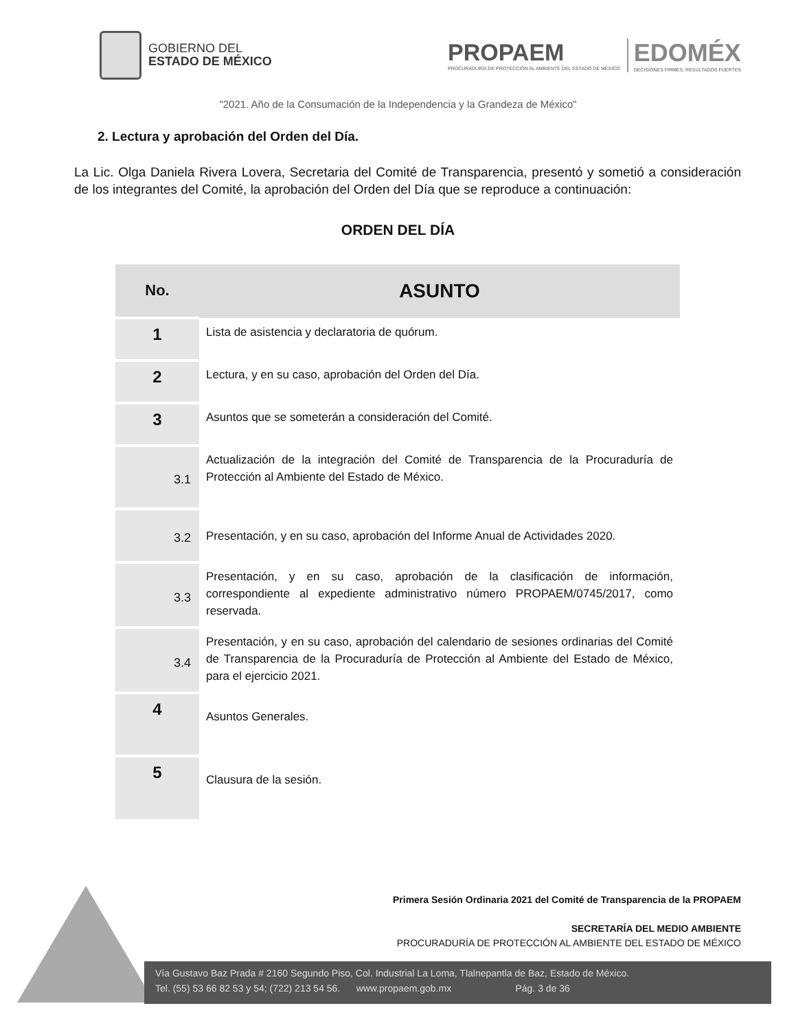GOBIERNO DEL
ESTADO DE MÉXICO
PROPAEM
PROCURADURÍA DE PROTECCIÓN AL AMBIENTE DEL ESTADO DE MÉXICO
EDOMÉX
DECISIONES FIRMES, RESULTADOS FUERTES
"2021. Año de la Consumación de la Independencia y la Grandeza de México"
2. Lectura y aprobación del Orden del Día.
La Lic. Olga Daniela Rivera Lovera, Secretaria del Comité de Transparencia, presentó y sometió a consideración de los integrantes del Comité, la aprobación del Orden del Día que se reproduce a continuación:
ORDEN DEL DÍA
| No. | ASUNTO |
| --- | --- |
| 1 | Lista de asistencia y declaratoria de quórum. |
| 2 | Lectura, y en su caso, aprobación del Orden del Día. |
| 3 | Asuntos que se someterán a consideración del Comité. |
| 3.1 | Actualización de la integración del Comité de Transparencia de la Procuraduría de Protección al Ambiente del Estado de México. |
| 3.2 | Presentación, y en su caso, aprobación del Informe Anual de Actividades 2020. |
| 3.3 | Presentación, y en su caso, aprobación de la clasificación de información, correspondiente al expediente administrativo número PROPAEM/0745/2017, como reservada. |
| 3.4 | Presentación, y en su caso, aprobación del calendario de sesiones ordinarias del Comité de Transparencia de la Procuraduría de Protección al Ambiente del Estado de México, para el ejercicio 2021. |
| 4 | Asuntos Generales. |
| 5 | Clausura de la sesión. |
Primera Sesión Ordinaria 2021 del Comité de Transparencia de la PROPAEM
SECRETARÍA DEL MEDIO AMBIENTE
PROCURADURÍA DE PROTECCIÓN AL AMBIENTE DEL ESTADO DE MÉXICO
Vía Gustavo Baz Prada # 2160 Segundo Piso, Col. Industrial La Loma, Tlalnepantla de Baz, Estado de México.
Tel. (55) 53 66 82 53 y 54; (722) 213 54 56. www.propaem.gob.mx Pág. 3 de 36